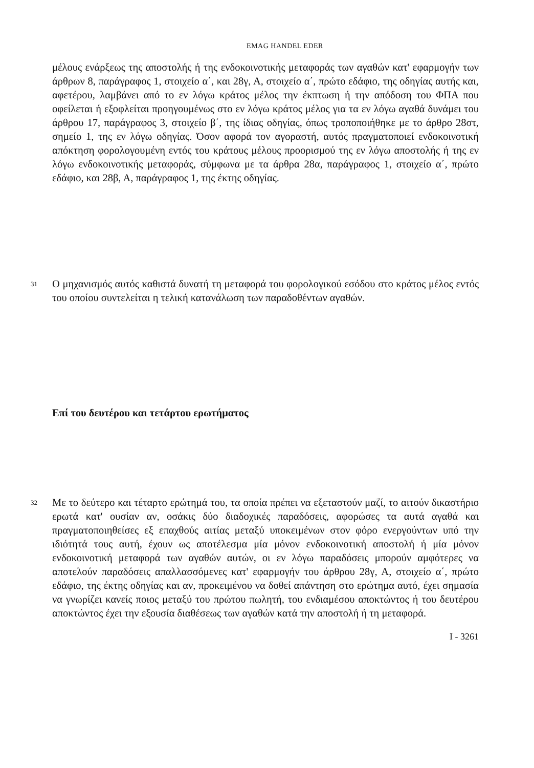EMAG HANDEL EDER
μέλους ενάρξεως της αποστολής ή της ενδοκοινοτικής μεταφοράς των αγαθών κατ' εφαρμογήν των άρθρων 8, παράγραφος 1, στοιχείο α΄, και 28γ, Α, στοιχείο α΄, πρώτο εδάφιο, της οδηγίας αυτής και, αφετέρου, λαμβάνει από το εν λόγω κράτος μέλος την έκπτωση ή την απόδοση του ΦΠΑ που οφείλεται ή εξοφλείται προηγουμένως στο εν λόγω κράτος μέλος για τα εν λόγω αγαθά δυνάμει του άρθρου 17, παράγραφος 3, στοιχείο β΄, της ίδιας οδηγίας, όπως τροποποιήθηκε με το άρθρο 28στ, σημείο 1, της εν λόγω οδηγίας. Όσον αφορά τον αγοραστή, αυτός πραγματοποιεί ενδοκοινοτική απόκτηση φορολογουμένη εντός του κράτους μέλους προορισμού της εν λόγω αποστολής ή της εν λόγω ενδοκοινοτικής μεταφοράς, σύμφωνα με τα άρθρα 28α, παράγραφος 1, στοιχείο α΄, πρώτο εδάφιο, και 28β, Α, παράγραφος 1, της έκτης οδηγίας.
31
Ο μηχανισμός αυτός καθιστά δυνατή τη μεταφορά του φορολογικού εσόδου στο κράτος μέλος εντός του οποίου συντελείται η τελική κατανάλωση των παραδοθέντων αγαθών.
Επί του δευτέρου και τετάρτου ερωτήματος
32
Με το δεύτερο και τέταρτο ερώτημά του, τα οποία πρέπει να εξεταστούν μαζί, το αιτούν δικαστήριο ερωτά κατ' ουσίαν αν, οσάκις δύο διαδοχικές παραδόσεις, αφορώσες τα αυτά αγαθά και πραγματοποιηθείσες εξ επαχθούς αιτίας μεταξύ υποκειμένων στον φόρο ενεργούντων υπό την ιδιότητά τους αυτή, έχουν ως αποτέλεσμα μία μόνον ενδοκοινοτική αποστολή ή μία μόνον ενδοκοινοτική μεταφορά των αγαθών αυτών, οι εν λόγω παραδόσεις μπορούν αμφότερες να αποτελούν παραδόσεις απαλλασσόμενες κατ' εφαρμογήν του άρθρου 28γ, Α, στοιχείο α΄, πρώτο εδάφιο, της έκτης οδηγίας και αν, προκειμένου να δοθεί απάντηση στο ερώτημα αυτό, έχει σημασία να γνωρίζει κανείς ποιος μεταξύ του πρώτου πωλητή, του ενδιαμέσου αποκτώντος ή του δευτέρου αποκτώντος έχει την εξουσία διαθέσεως των αγαθών κατά την αποστολή ή τη μεταφορά.
I - 3261